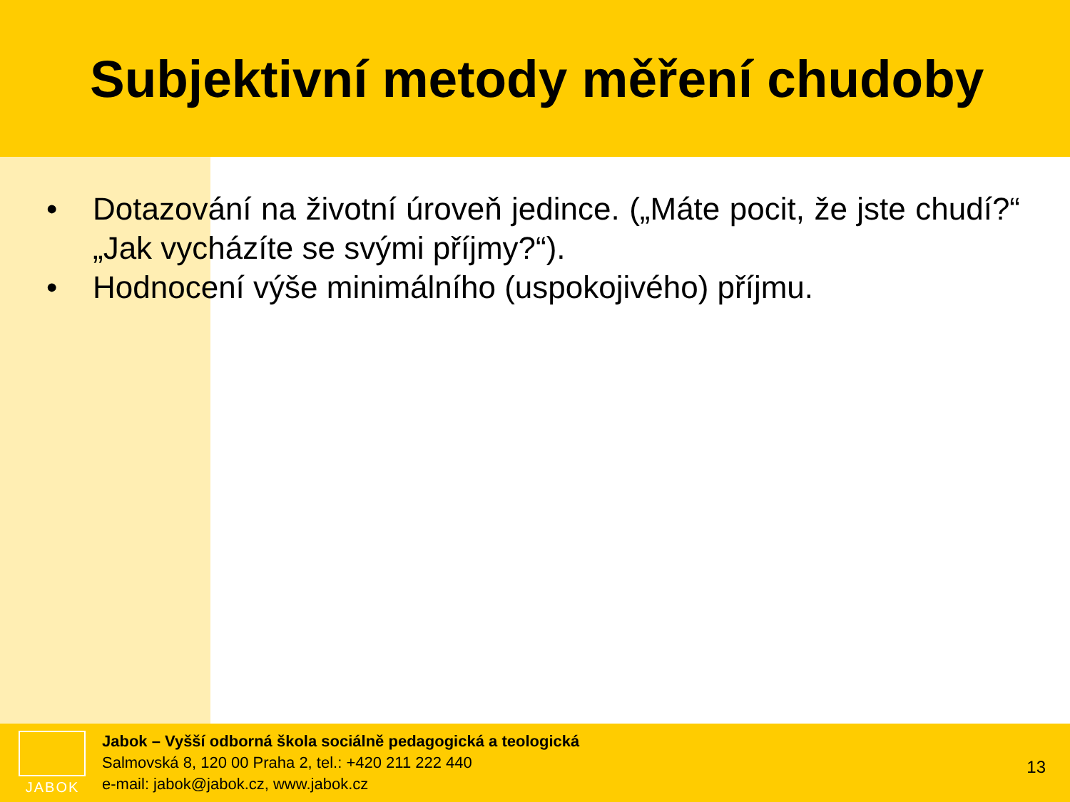Subjektivní metody měření chudoby
• Dotazování na životní úroveň jedince. („Máte pocit, že jste chudí?“ „Jak vycházíte se svými příjmy?“).
• Hodnocení výše minimálního (uspokojivého) příjmu.
JABOK
Jabok – Vyšší odborná škola sociálně pedagogická a teologická
Salmovská 8, 120 00 Praha 2, tel.: +420 211 222 440
e-mail: jabok@jabok.cz, www.jabok.cz
13